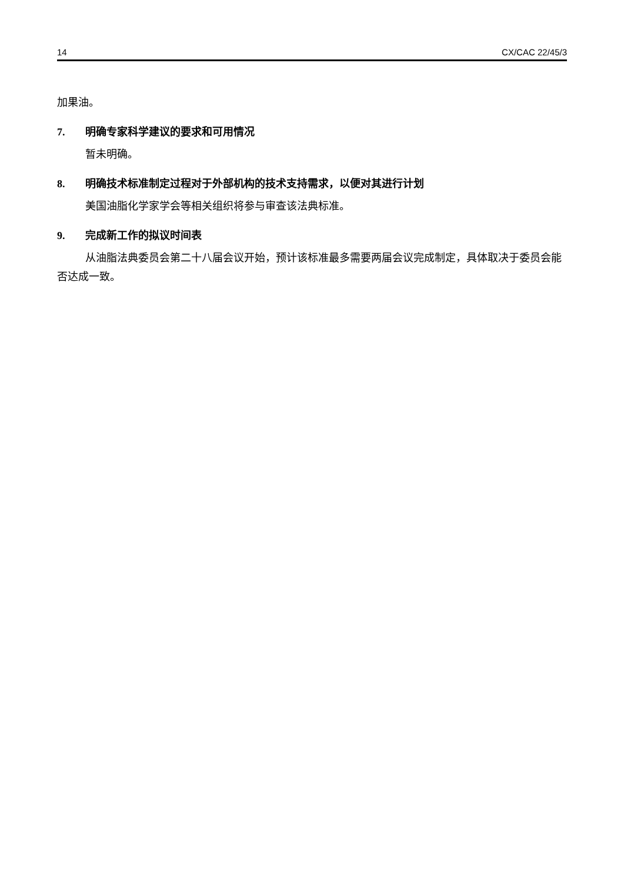14 CX/CAC 22/45/3
加果油。
7. 明确专家科学建议的要求和可用情况
暂未明确。
8. 明确技术标准制定过程对于外部机构的技术支持需求，以便对其进行计划
美国油脂化学家学会等相关组织将参与审查该法典标准。
9. 完成新工作的拟议时间表
从油脂法典委员会第二十八届会议开始，预计该标准最多需要两届会议完成制定，具体取决于委员会能否达成一致。